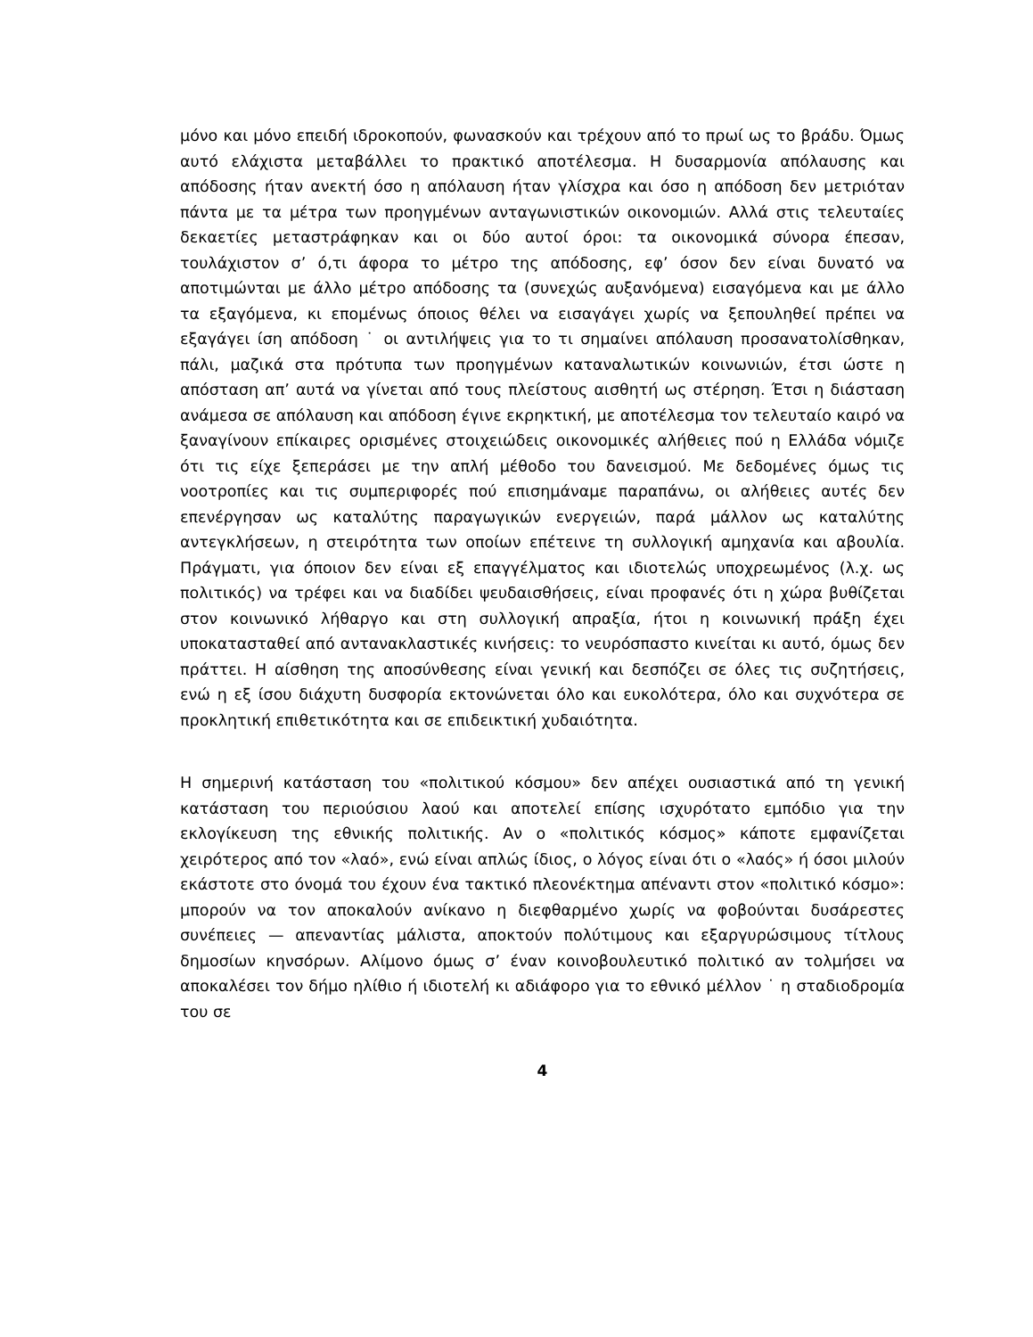μόνο και μόνο επειδή ιδροκοπούν, φωνασκούν και τρέχουν από το πρωί ως το βράδυ. Όμως αυτό ελάχιστα μεταβάλλει το πρακτικό αποτέλεσμα. Η δυσαρμονία απόλαυσης και απόδοσης ήταν ανεκτή όσο η απόλαυση ήταν γλίσχρα και όσο η απόδοση δεν μετριόταν πάντα με τα μέτρα των προηγμένων ανταγωνιστικών οικονομιών. Αλλά στις τελευταίες δεκαετίες μεταστράφηκαν και οι δύο αυτοί όροι: τα οικονομικά σύνορα έπεσαν, τουλάχιστον σ’ ό,τι άφορα το μέτρο της απόδοσης, εφ’ όσον δεν είναι δυνατό να αποτιμώνται με άλλο μέτρο απόδοσης τα (συνεχώς αυξανόμενα) εισαγόμενα και με άλλο τα εξαγόμενα, κι επομένως όποιος θέλει να εισαγάγει χωρίς να ξεπουληθεί πρέπει να εξαγάγει ίση απόδοση ˙ οι αντιλήψεις για το τι σημαίνει απόλαυση προσανατολίσθηκαν, πάλι, μαζικά στα πρότυπα των προηγμένων καταναλωτικών κοινωνιών, έτσι ώστε η απόσταση απ’ αυτά να γίνεται από τους πλείστους αισθητή ως στέρηση. Έτσι η διάσταση ανάμεσα σε απόλαυση και απόδοση έγινε εκρηκτική, με αποτέλεσμα τον τελευταίο καιρό να ξαναγίνουν επίκαιρες ορισμένες στοιχειώδεις οικονομικές αλήθειες πού η Ελλάδα νόμιζε ότι τις είχε ξεπεράσει με την απλή μέθοδο του δανεισμού. Με δεδομένες όμως τις νοοτροπίες και τις συμπεριφορές πού επισημάναμε παραπάνω, οι αλήθειες αυτές δεν επενέργησαν ως καταλύτης παραγωγικών ενεργειών, παρά μάλλον ως καταλύτης αντεγκλήσεων, η στειρότητα των οποίων επέτεινε τη συλλογική αμηχανία και αβουλία. Πράγματι, για όποιον δεν είναι εξ επαγγέλματος και ιδιοτελώς υποχρεωμένος (λ.χ. ως πολιτικός) να τρέφει και να διαδίδει ψευδαισθήσεις, είναι προφανές ότι η χώρα βυθίζεται στον κοινωνικό λήθαργο και στη συλλογική απραξία, ήτοι η κοινωνική πράξη έχει υποκατασταθεί από αντανακλαστικές κινήσεις: το νευρόσπαστο κινείται κι αυτό, όμως δεν πράττει. Η αίσθηση της αποσύνθεσης είναι γενική και δεσπόζει σε όλες τις συζητήσεις, ενώ η εξ ίσου διάχυτη δυσφορία εκτονώνεται όλο και ευκολότερα, όλο και συχνότερα σε προκλητική επιθετικότητα και σε επιδεικτική χυδαιότητα.
Η σημερινή κατάσταση του «πολιτικού κόσμου» δεν απέχει ουσιαστικά από τη γενική κατάσταση του περιούσιου λαού και αποτελεί επίσης ισχυρότατο εμπόδιο για την εκλογίκευση της εθνικής πολιτικής. Αν ο «πολιτικός κόσμος» κάποτε εμφανίζεται χειρότερος από τον «λαό», ενώ είναι απλώς ίδιος, ο λόγος είναι ότι ο «λαός» ή όσοι μιλούν εκάστοτε στο όνομά του έχουν ένα τακτικό πλεονέκτημα απέναντι στον «πολιτικό κόσμο»: μπορούν να τον αποκαλούν ανίκανο η διεφθαρμένο χωρίς να φοβούνται δυσάρεστες συνέπειες — απεναντίας μάλιστα, αποκτούν πολύτιμους και εξαργυρώσιμους τίτλους δημοσίων κηνσόρων. Αλίμονο όμως σ’ έναν κοινοβουλευτικό πολιτικό αν τολμήσει να αποκαλέσει τον δήμο ηλίθιο ή ιδιοτελή κι αδιάφορο για το εθνικό μέλλον ˙ η σταδιοδρομία του σε
4